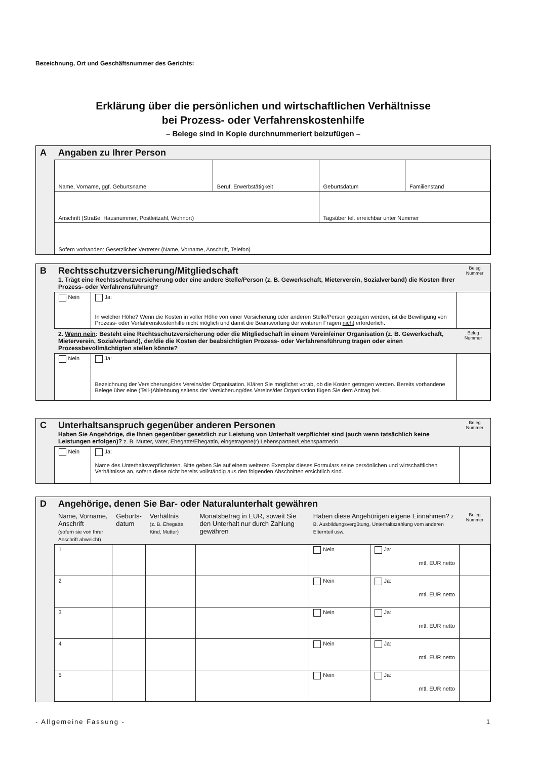Bezeichnung, Ort und Geschäftsnummer des Gerichts:
Erklärung über die persönlichen und wirtschaftlichen Verhältnisse
bei Prozess- oder Verfahrenskostenhilfe
– Belege sind in Kopie durchnummeriert beizufügen –
| A | Angaben zu Ihrer Person | | | |
| | Name, Vorname, ggf. Geburtsname | Beruf, Erwerbstätigkeit | Geburtsdatum | Familienstand |
| | Anschrift (Straße, Hausnummer, Postleitzahl, Wohnort) | | Tagsüber tel. erreichbar unter Nummer | |
| | Sofern vorhanden: Gesetzlicher Vertreter (Name, Vorname, Anschrift, Telefon) | | | |
| B | Rechtsschutzversicherung/Mitgliedschaft 1. Trägt eine Rechtsschutzversicherung oder eine andere Stelle/Person (z. B. Gewerkschaft, Mieterverein, Sozialverband) die Kosten Ihrer Prozess- oder Verfahrensführung? | | | Beleg Nummer |
| | Nein | Ja: In welcher Höhe? Wenn die Kosten in voller Höhe von einer Versicherung oder anderen Stelle/Person getragen werden, ist die Bewilligung von Prozess- oder Verfahrenskostenhilfe nicht möglich und damit die Beantwortung der weiteren Fragen nicht erforderlich. | | |
| | 2. Wenn nein : Besteht eine Rechtsschutzversicherung oder die Mitgliedschaft in einem Verein/einer Organisation (z. B. Gewerkschaft, Mieterverein, Sozialverband), der/die die Kosten der beabsichtigten Prozess- oder Verfahrensführung tragen oder einen Prozessbevollmächtigten stellen könnte? | | Beleg Nummer | |
| | Nein | Ja: Bezeichnung der Versicherung/des Vereins/der Organisation. Klären Sie möglichst vorab, ob die Kosten getragen werden. Bereits vorhandene Belege über eine (Teil-)Ablehnung seitens der Versicherung/des Vereins/der Organisation fügen Sie dem Antrag bei. | | |
| C | Unterhaltsanspruch gegenüber anderen Personen Haben Sie Angehörige, die Ihnen gegenüber gesetzlich zur Leistung von Unterhalt verpflichtet sind (auch wenn tatsächlich keine Leistungen erfolgen)? z. B. Mutter, Vater, Ehegatte/Ehegattin, eingetragene(r) Lebenspartner/Lebenspartnerin | | Beleg Nummer |
| | Nein | Ja: Name des Unterhaltsverpflichteten. Bitte geben Sie auf einem weiteren Exemplar dieses Formulars seine persönlichen und wirtschaftlichen Verhältnisse an, sofern diese nicht bereits vollständig aus den folgenden Abschnitten ersichtlich sind. | |
| D | Angehörige, denen Sie Bar- oder Naturalunterhalt gewähren | | | | | | |
| | Name, Vorname, Anschrift (sofern sie von Ihrer Anschrift abweicht) | Geburts- datum | Verhältnis (z. B. Ehegatte, Kind, Mutter) | Monatsbetrag in EUR, soweit Sie den Unterhalt nur durch Zahlung gewähren | Haben diese Angehörigen eigene Einnahmen? z. B. Ausbildungsvergütung, Unterhaltszahlung vom anderen Elternteil usw. | | Beleg Nummer |
| | 1 | | | | Nein | Ja: mtl. EUR netto | |
| | 2 | | | | Nein | Ja: mtl. EUR netto | |
| | 3 | | | | Nein | Ja: mtl. EUR netto | |
| | 4 | | | | Nein | Ja: mtl. EUR netto | |
| | 5 | | | | Nein | Ja: mtl. EUR netto | |
- Allgemeine Fassung - 1